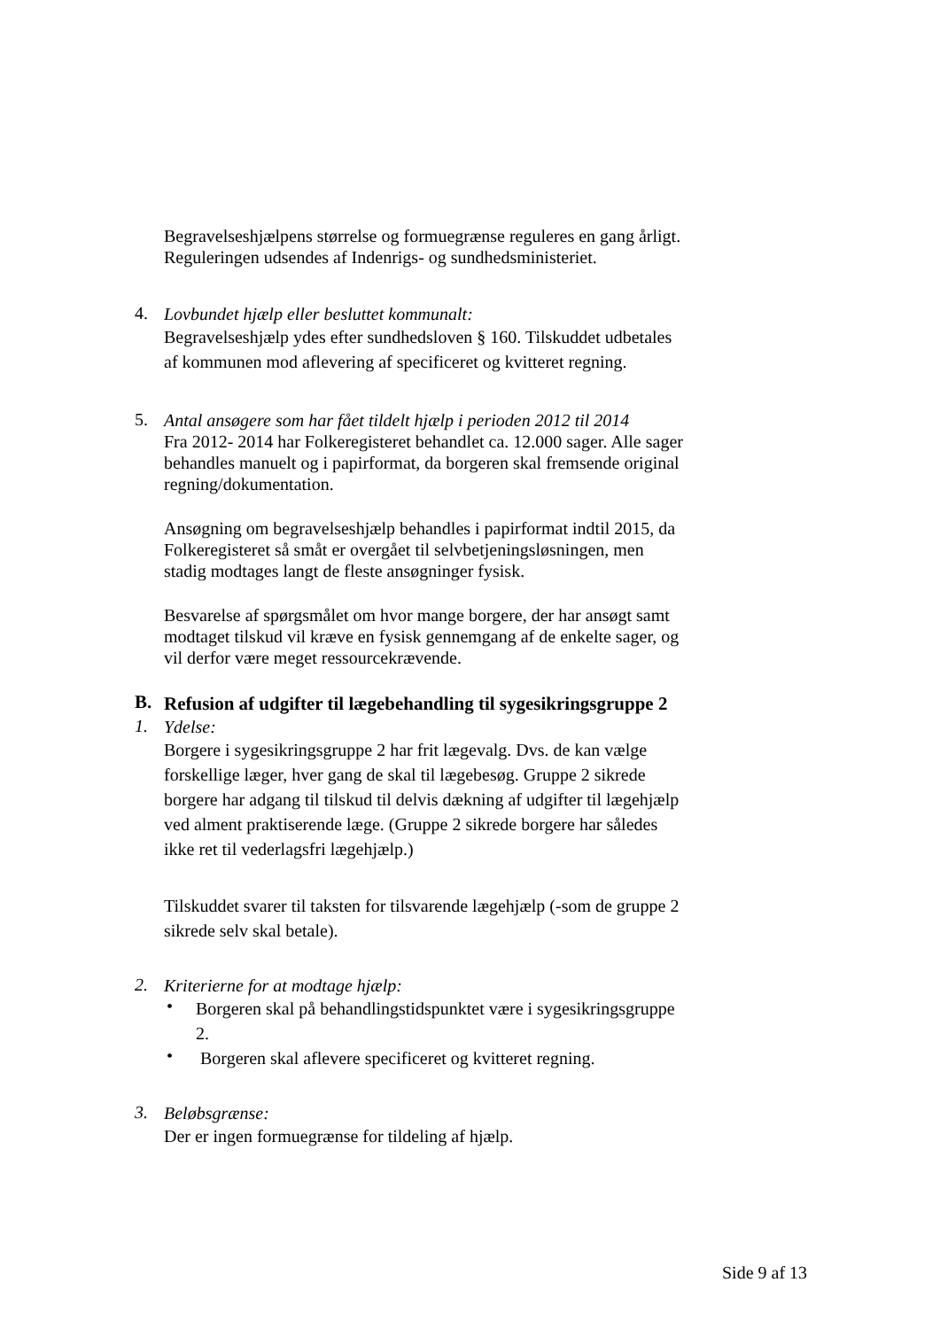Begravelseshjælpens størrelse og formuegrænse reguleres en gang årligt. Reguleringen udsendes af Indenrigs- og sundhedsministeriet.
4.
Lovbundet hjælp eller besluttet kommunalt:
Begravelseshjælp ydes efter sundhedsloven § 160. Tilskuddet udbetales af kommunen mod aflevering af specificeret og kvitteret regning.
5.
Antal ansøgere som har fået tildelt hjælp i perioden 2012 til 2014
Fra 2012- 2014 har Folkeregisteret behandlet ca. 12.000 sager. Alle sager behandles manuelt og i papirformat, da borgeren skal fremsende original regning/dokumentation.
Ansøgning om begravelseshjælp behandles i papirformat indtil 2015, da Folkeregisteret så småt er overgået til selvbetjeningsløsningen, men stadig modtages langt de fleste ansøgninger fysisk.
Besvarelse af spørgsmålet om hvor mange borgere, der har ansøgt samt modtaget tilskud vil kræve en fysisk gennemgang af de enkelte sager, og vil derfor være meget ressourcekrævende.
B.
Refusion af udgifter til lægebehandling til sygesikringsgruppe 2
1.
Ydelse:
Borgere i sygesikringsgruppe 2 har frit lægevalg. Dvs. de kan vælge forskellige læger, hver gang de skal til lægebesøg. Gruppe 2 sikrede borgere har adgang til tilskud til delvis dækning af udgifter til lægehjælp ved alment praktiserende læge. (Gruppe 2 sikrede borgere har således ikke ret til vederlagsfri lægehjælp.)
Tilskuddet svarer til taksten for tilsvarende lægehjælp (-som de gruppe 2 sikrede selv skal betale).
2.
Kriterierne for at modtage hjælp:
•
Borgeren skal på behandlingstidspunktet være i sygesikringsgruppe 2.
•
Borgeren skal aflevere specificeret og kvitteret regning.
3.
Beløbsgrænse:
Der er ingen formuegrænse for tildeling af hjælp.
Side 9 af 13